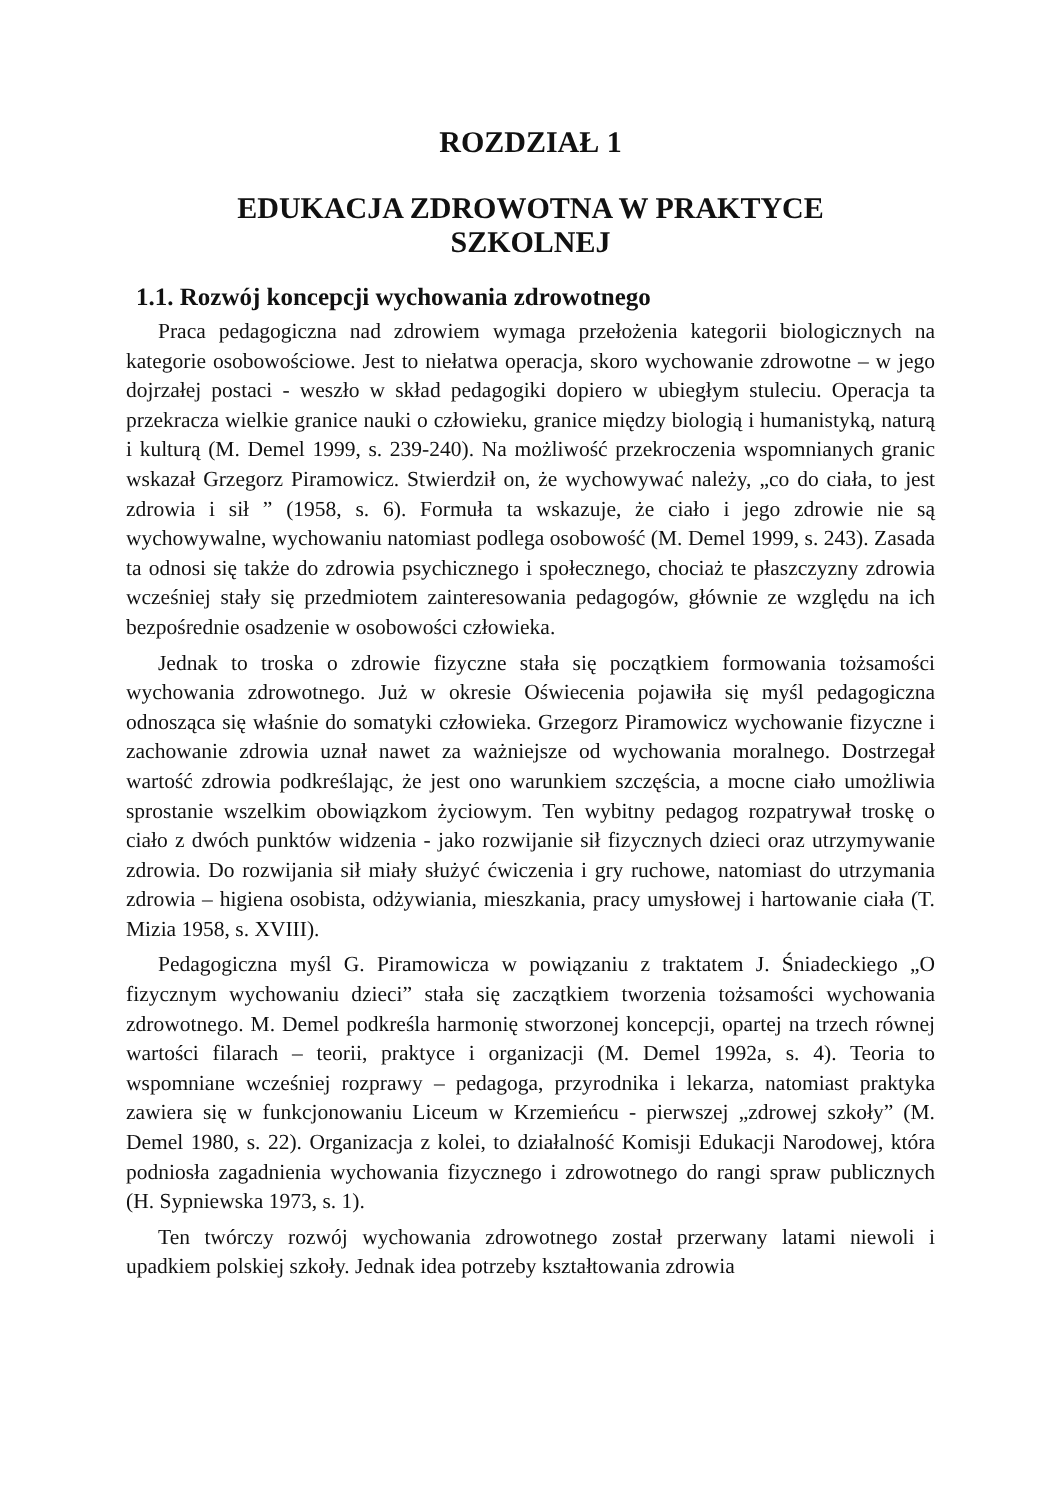ROZDZIAŁ 1
EDUKACJA ZDROWOTNA W PRAKTYCE
SZKOLNEJ
1.1. Rozwój koncepcji wychowania zdrowotnego
Praca pedagogiczna nad zdrowiem wymaga przełożenia kategorii biologicznych na kategorie osobowościowe. Jest to niełatwa operacja, skoro wychowanie zdrowotne – w jego dojrzałej postaci - weszło w skład pedagogiki dopiero w ubiegłym stuleciu. Operacja ta przekracza wielkie granice nauki o człowieku, granice między biologią i humanistyką, naturą i kulturą (M. Demel 1999, s. 239-240). Na możliwość przekroczenia wspomnianych granic wskazał Grzegorz Piramowicz. Stwierdził on, że wychowywać należy, „co do ciała, to jest zdrowia i sił ” (1958, s. 6). Formuła ta wskazuje, że ciało i jego zdrowie nie są wychowywalne, wychowaniu natomiast podlega osobowość (M. Demel 1999, s. 243). Zasada ta odnosi się także do zdrowia psychicznego i społecznego, chociaż te płaszczyzny zdrowia wcześniej stały się przedmiotem zainteresowania pedagogów, głównie ze względu na ich bezpośrednie osadzenie w osobowości człowieka.
Jednak to troska o zdrowie fizyczne stała się początkiem formowania tożsamości wychowania zdrowotnego. Już w okresie Oświecenia pojawiła się myśl pedagogiczna odnosząca się właśnie do somatyki człowieka. Grzegorz Piramowicz wychowanie fizyczne i zachowanie zdrowia uznał nawet za ważniejsze od wychowania moralnego. Dostrzegał wartość zdrowia podkreślając, że jest ono warunkiem szczęścia, a mocne ciało umożliwia sprostanie wszelkim obowiązkom życiowym. Ten wybitny pedagog rozpatrywał troskę o ciało z dwóch punktów widzenia - jako rozwijanie sił fizycznych dzieci oraz utrzymywanie zdrowia. Do rozwijania sił miały służyć ćwiczenia i gry ruchowe, natomiast do utrzymania zdrowia – higiena osobista, odżywiania, mieszkania, pracy umysłowej i hartowanie ciała (T. Mizia 1958, s. XVIII).
Pedagogiczna myśl G. Piramowicza w powiązaniu z traktatem J. Śniadeckiego „O fizycznym wychowaniu dzieci” stała się zaczątkiem tworzenia tożsamości wychowania zdrowotnego. M. Demel podkreśla harmonię stworzonej koncepcji, opartej na trzech równej wartości filarach – teorii, praktyce i organizacji (M. Demel 1992a, s. 4). Teoria to wspomniane wcześniej rozprawy – pedagoga, przyrodnika i lekarza, natomiast praktyka zawiera się w funkcjonowaniu Liceum w Krzemieńcu - pierwszej „zdrowej szkoły” (M. Demel 1980, s. 22). Organizacja z kolei, to działalność Komisji Edukacji Narodowej, która podniosła zagadnienia wychowania fizycznego i zdrowotnego do rangi spraw publicznych (H. Sypniewska 1973, s. 1).
Ten twórczy rozwój wychowania zdrowotnego został przerwany latami niewoli i upadkiem polskiej szkoły. Jednak idea potrzeby kształtowania zdrowia